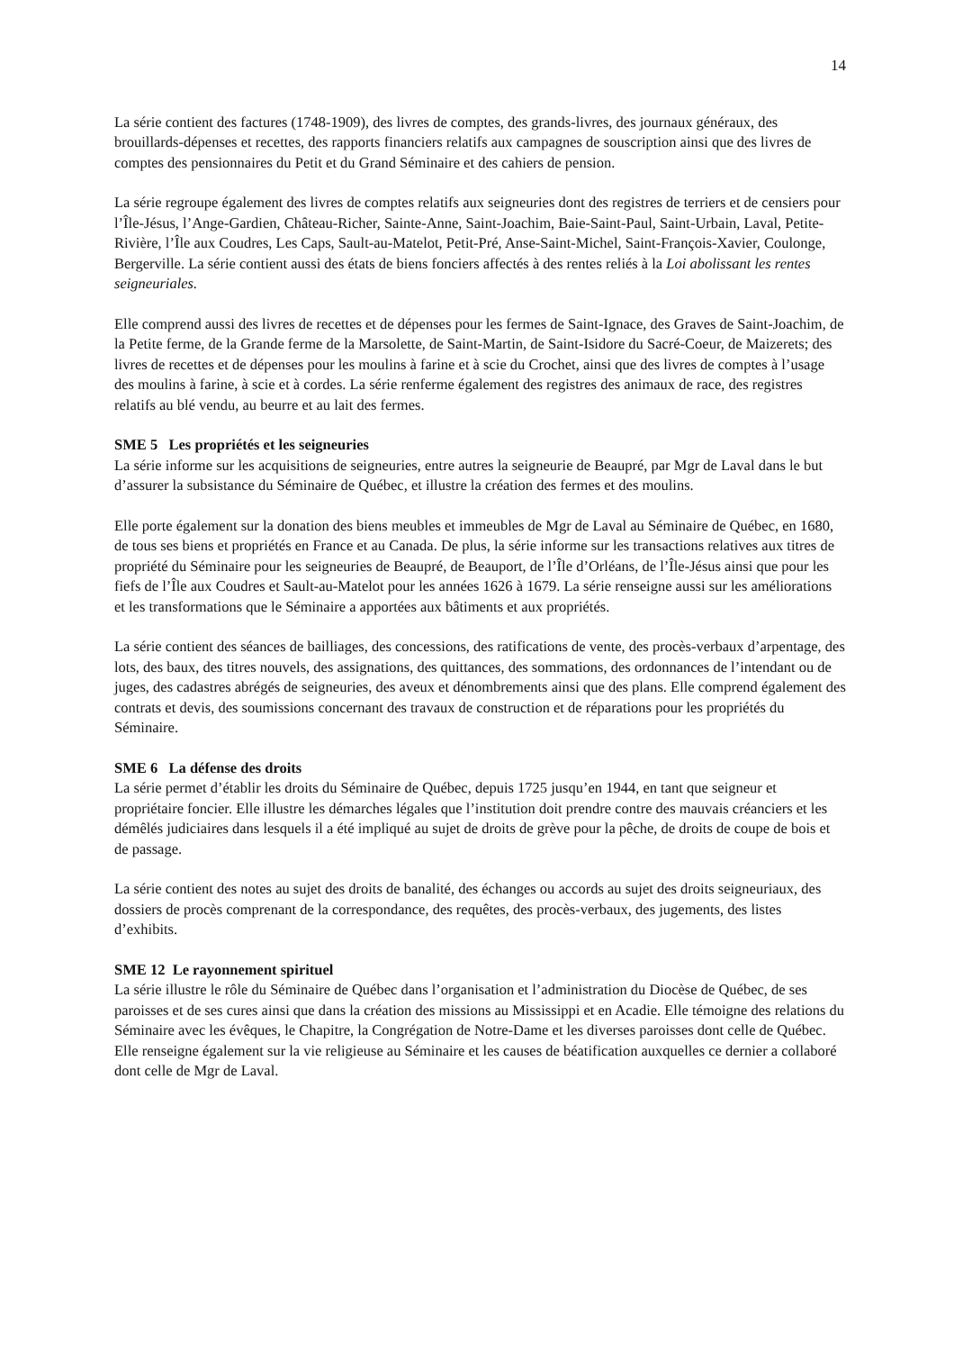14
La série contient des factures (1748-1909), des livres de comptes, des grands-livres, des journaux généraux, des brouillards-dépenses et recettes, des rapports financiers relatifs aux campagnes de souscription ainsi que des livres de comptes des pensionnaires du Petit et du Grand Séminaire et des cahiers de pension.
La série regroupe également des livres de comptes relatifs aux seigneuries dont des registres de terriers et de censiers pour l’Île-Jésus, l’Ange-Gardien, Château-Richer, Sainte-Anne, Saint-Joachim, Baie-Saint-Paul, Saint-Urbain, Laval, Petite-Rivière, l’Île aux Coudres, Les Caps, Sault-au-Matelot, Petit-Pré, Anse-Saint-Michel, Saint-François-Xavier, Coulonge, Bergerville. La série contient aussi des états de biens fonciers affectés à des rentes reliés à la Loi abolissant les rentes seigneuriales.
Elle comprend aussi des livres de recettes et de dépenses pour les fermes de Saint-Ignace, des Graves de Saint-Joachim, de la Petite ferme, de la Grande ferme de la Marsolette, de Saint-Martin, de Saint-Isidore du Sacré-Coeur, de Maizerets; des livres de recettes et de dépenses pour les moulins à farine et à scie du Crochet, ainsi que des livres de comptes à l’usage des moulins à farine, à scie et à cordes. La série renferme également des registres des animaux de race, des registres relatifs au blé vendu, au beurre et au lait des fermes.
SME 5 Les propriétés et les seigneuries
La série informe sur les acquisitions de seigneuries, entre autres la seigneurie de Beaupré, par Mgr de Laval dans le but d’assurer la subsistance du Séminaire de Québec, et illustre la création des fermes et des moulins.
Elle porte également sur la donation des biens meubles et immeubles de Mgr de Laval au Séminaire de Québec, en 1680, de tous ses biens et propriétés en France et au Canada. De plus, la série informe sur les transactions relatives aux titres de propriété du Séminaire pour les seigneuries de Beaupré, de Beauport, de l’Île d’Orléans, de l’Île-Jésus ainsi que pour les fiefs de l’Île aux Coudres et Sault-au-Matelot pour les années 1626 à 1679. La série renseigne aussi sur les améliorations et les transformations que le Séminaire a apportées aux bâtiments et aux propriétés.
La série contient des séances de bailliages, des concessions, des ratifications de vente, des procès-verbaux d’arpentage, des lots, des baux, des titres nouvels, des assignations, des quittances, des sommations, des ordonnances de l’intendant ou de juges, des cadastres abrégés de seigneuries, des aveux et dénombrements ainsi que des plans. Elle comprend également des contrats et devis, des soumissions concernant des travaux de construction et de réparations pour les propriétés du Séminaire.
SME 6 La défense des droits
La série permet d’établir les droits du Séminaire de Québec, depuis 1725 jusqu’en 1944, en tant que seigneur et propriétaire foncier. Elle illustre les démarches légales que l’institution doit prendre contre des mauvais créanciers et les démêlés judiciaires dans lesquels il a été impliqué au sujet de droits de grève pour la pêche, de droits de coupe de bois et de passage.
La série contient des notes au sujet des droits de banalité, des échanges ou accords au sujet des droits seigneuriaux, des dossiers de procès comprenant de la correspondance, des requêtes, des procès-verbaux, des jugements, des listes d’exhibits.
SME 12 Le rayonnement spirituel
La série illustre le rôle du Séminaire de Québec dans l’organisation et l’administration du Diocèse de Québec, de ses paroisses et de ses cures ainsi que dans la création des missions au Mississippi et en Acadie. Elle témoigne des relations du Séminaire avec les évêques, le Chapitre, la Congrégation de Notre-Dame et les diverses paroisses dont celle de Québec. Elle renseigne également sur la vie religieuse au Séminaire et les causes de béatification auxquelles ce dernier a collaboré dont celle de Mgr de Laval.